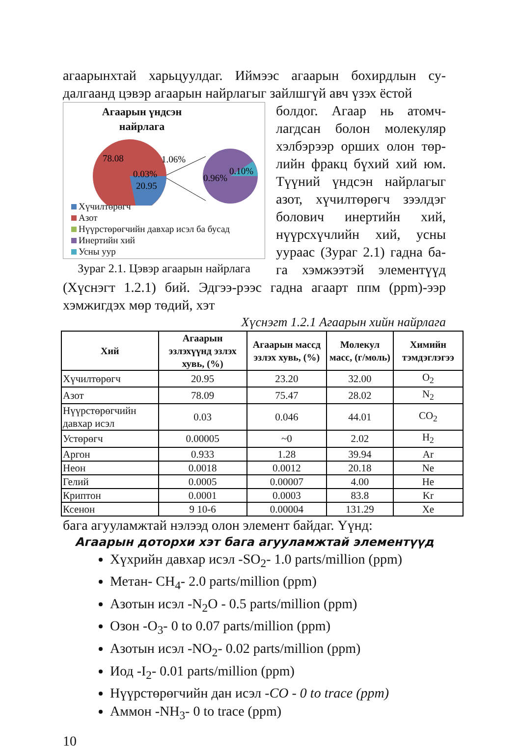агаарынхтай харьцуулдаг. Иймээс агаарын бохирдлын су-далгаанд цэвэр агаарын найрлагыг зайлшгүй авч үзэх ёстой
Агаарын үндсэн
найрлага
78.08
1.06%
0.03%
20.95
0.96%
0.10%
Хүчилтөрөгч
Азот
Нүүрстөрөгчийн давхар исэл ба бусад
Инертийн хий
Усны уур
Зураг 2.1. Цэвэр агаарын найрлага
болдог. Агаар нь атомч-лагдсан болон молекуляр хэлбэрээр орших олон төр-лийн фракц бүхий хий юм. Түүний үндсэн найрлагыг азот, хүчилтөрөгч зээлдэг болович инертийн хий, нүүрсхүчлийн хий, усны ууpaac (Зураг 2.1) гадна ба-га хэмжээтэй элементүүд (Хүснэгт 1.2.1) бий. Эдгээ-рээс гадна агаарт ппм (ppm)-ээр хэмжигдэх мөр төдий, хэт
Хүснэгт 1.2.1 Агаарын хийн найрлага
| Хий | Агаарын эзлэхүүнд эзлэх хувь, (%) | Агаарын массд эзлэх хувь, (%) | Молекул масс, (г/моль) | Химийн тэмдэглэгээ |
| --- | --- | --- | --- | --- |
| Хүчилтөрөгч | 20.95 | 23.20 | 32.00 | O<sub>2</sub> |
| Азот | 78.09 | 75.47 | 28.02 | N<sub>2</sub> |
| Нүүрстөрөгчийн давхар исэл | 0.03 | 0.046 | 44.01 | CO<sub>2</sub> |
| Устөрөгч | 0.00005 | ~0 | 2.02 | H<sub>2</sub> |
| Аргон | 0.933 | 1.28 | 39.94 | Ar |
| Неон | 0.0018 | 0.0012 | 20.18 | Ne |
| Гелий | 0.0005 | 0.00007 | 4.00 | He |
| Криптон | 0.0001 | 0.0003 | 83.8 | Kr |
| Ксенон | 9 10-6 | 0.00004 | 131.29 | Xe |
бага агууламжтай нэлээд олон элемент байдаг. Үүнд:
Агаарын доторхи хэт бага агууламжтай элементүүд
Хүхрийн давхар исэл -SO<sub>2</sub>- 1.0 parts/million (ppm)
Метан- CH<sub>4</sub>- 2.0 parts/million (ppm)
Азотын исэл -N<sub>2</sub>O - 0.5 parts/million (ppm)
Озон -O<sub>3</sub>- 0 to 0.07 parts/million (ppm)
Азотын исэл -NO<sub>2</sub>- 0.02 parts/million (ppm)
Иод -I<sub>2</sub>- 0.01 parts/million (ppm)
Нүүрстөрөгчийн дан исэл -CO - 0 to trace (ppm)
Аммон -NH<sub>3</sub>- 0 to trace (ppm)
10